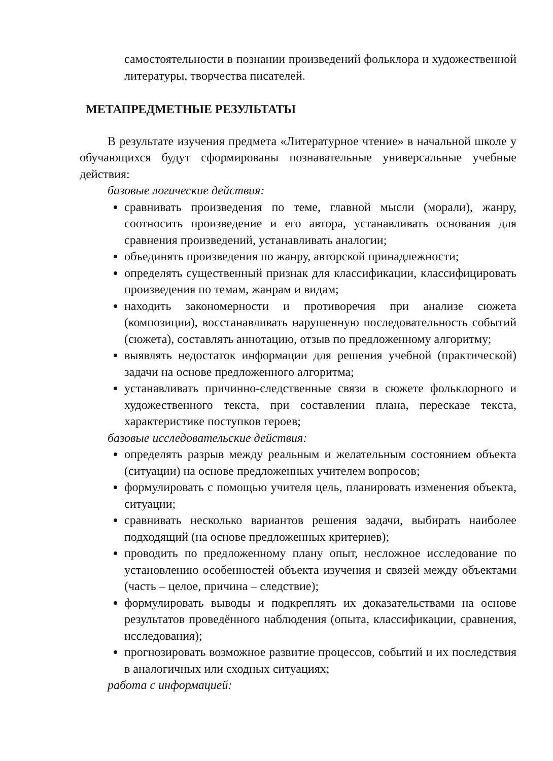самостоятельности в познании произведений фольклора и художественной литературы, творчества писателей.
МЕТАПРЕДМЕТНЫЕ РЕЗУЛЬТАТЫ
В результате изучения предмета «Литературное чтение» в начальной школе у обучающихся будут сформированы познавательные универсальные учебные действия:
базовые логические действия:
сравнивать произведения по теме, главной мысли (морали), жанру, соотносить произведение и его автора, устанавливать основания для сравнения произведений, устанавливать аналогии;
объединять произведения по жанру, авторской принадлежности;
определять существенный признак для классификации, классифицировать произведения по темам, жанрам и видам;
находить закономерности и противоречия при анализе сюжета (композиции), восстанавливать нарушенную последовательность событий (сюжета), составлять аннотацию, отзыв по предложенному алгоритму;
выявлять недостаток информации для решения учебной (практической) задачи на основе предложенного алгоритма;
устанавливать причинно-следственные связи в сюжете фольклорного и художественного текста, при составлении плана, пересказе текста, характеристике поступков героев;
базовые исследовательские действия:
определять разрыв между реальным и желательным состоянием объекта (ситуации) на основе предложенных учителем вопросов;
формулировать с помощью учителя цель, планировать изменения объекта, ситуации;
сравнивать несколько вариантов решения задачи, выбирать наиболее подходящий (на основе предложенных критериев);
проводить по предложенному плану опыт, несложное исследование по установлению особенностей объекта изучения и связей между объектами (часть – целое, причина – следствие);
формулировать выводы и подкреплять их доказательствами на основе результатов проведённого наблюдения (опыта, классификации, сравнения, исследования);
прогнозировать возможное развитие процессов, событий и их последствия в аналогичных или сходных ситуациях;
работа с информацией: